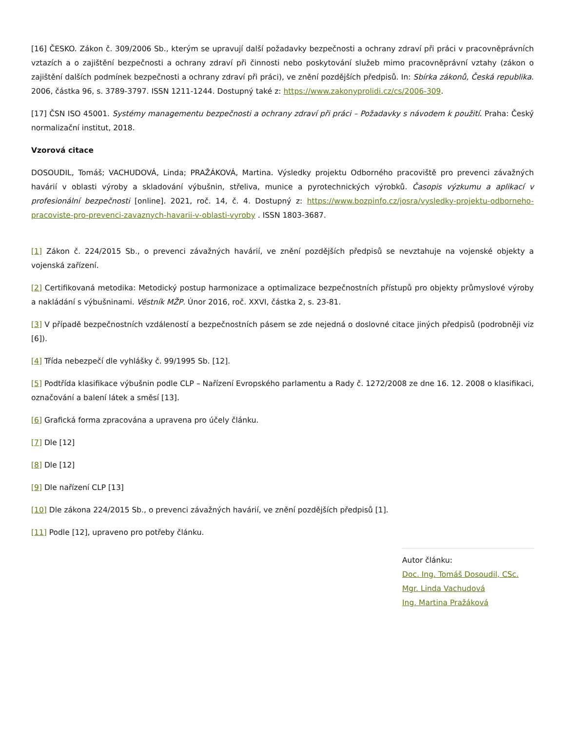[16] ČESKO. Zákon č. 309/2006 Sb., kterým se upravují další požadavky bezpečnosti a ochrany zdraví při práci v pracovněprávních vztazích a o zajištění bezpečnosti a ochrany zdraví při činnosti nebo poskytování služeb mimo pracovněprávní vztahy (zákon o zajištění dalších podmínek bezpečnosti a ochrany zdraví při práci), ve znění pozdějších předpisů. In: Sbírka zákonů, Česká republika. 2006, částka 96, s. 3789-3797. ISSN 1211-1244. Dostupný také z: https://www.zakonyprolidi.cz/cs/2006-309.
[17] ČSN ISO 45001. Systémy managementu bezpečnosti a ochrany zdraví při práci – Požadavky s návodem k použití. Praha: Český normalizační institut, 2018.
Vzorová citace
DOSOUDIL, Tomáš; VACHUDOVÁ, Linda; PRAŽÁKOVÁ, Martina. Výsledky projektu Odborného pracoviště pro prevenci závažných havárií v oblasti výroby a skladování výbušnin, střeliva, munice a pyrotechnických výrobků. Časopis výzkumu a aplikací v profesionální bezpečnosti [online]. 2021, roč. 14, č. 4. Dostupný z: https://www.bozpinfo.cz/josra/vysledky-projektu-odborneho-pracoviste-pro-prevenci-zavaznych-havarii-v-oblasti-vyroby . ISSN 1803-3687.
[1] Zákon č. 224/2015 Sb., o prevenci závažných havárií, ve znění pozdějších předpisů se nevztahuje na vojenské objekty a vojenská zařízení.
[2] Certifikovaná metodika: Metodický postup harmonizace a optimalizace bezpečnostních přístupů pro objekty průmyslové výroby a nakládání s výbušninami. Věstník MŽP. Únor 2016, roč. XXVI, částka 2, s. 23-81.
[3] V případě bezpečnostních vzdáleností a bezpečnostních pásem se zde nejedná o doslovné citace jiných předpisů (podrobněji viz [6]).
[4] Třída nebezpečí dle vyhlášky č. 99/1995 Sb. [12].
[5] Podtřída klasifikace výbušnin podle CLP – Nařízení Evropského parlamentu a Rady č. 1272/2008 ze dne 16. 12. 2008 o klasifikaci, označování a balení látek a směsí [13].
[6] Grafická forma zpracována a upravena pro účely článku.
[7] Dle [12]
[8] Dle [12]
[9] Dle nařízení CLP [13]
[10] Dle zákona 224/2015 Sb., o prevenci závažných havárií, ve znění pozdějších předpisů [1].
[11] Podle [12], upraveno pro potřeby článku.
Autor článku:
Doc. Ing. Tomáš Dosoudil, CSc.
Mgr. Linda Vachudová
Ing. Martina Pražáková